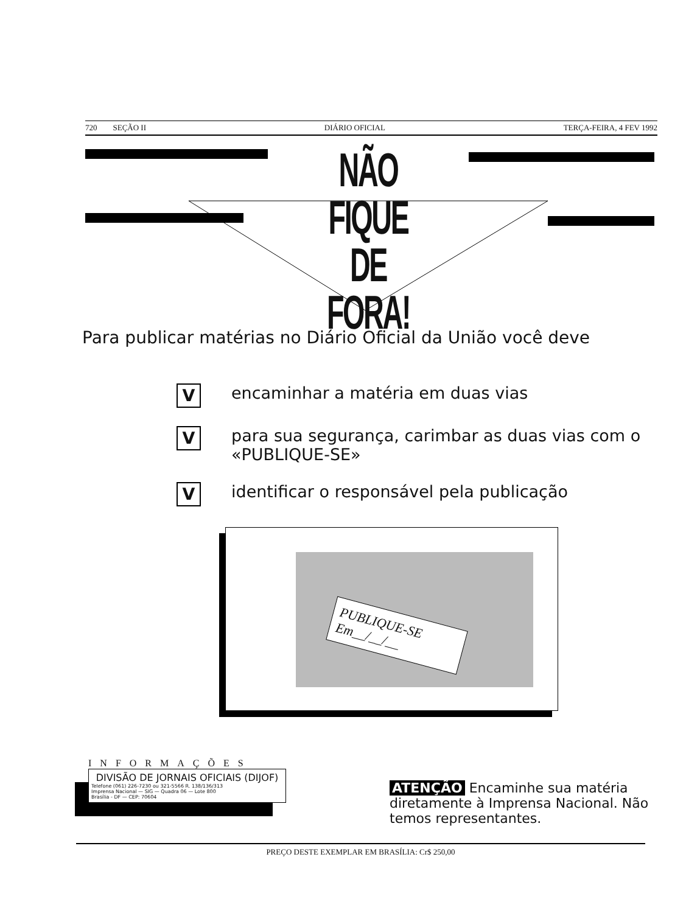720 SEÇÃO II DIÁRIO OFICIAL TERÇA-FEIRA, 4 FEV 1992
NÃO FIQUE
DE FORA!
Para publicar matérias no Diário Oficial da União você deve
V
encaminhar a matéria em duas vias
V
para sua segurança, carimbar as duas vias com o «PUBLIQUE-SE»
V
identificar o responsável pela publicação
PUBLIQUE-SE
Em__/__/__
INFORMAÇÕES
DIVISÃO DE JORNAIS OFICIAIS (DIJOF)
Telefone (061) 226-7230 ou 321-5566 R. 138/136/313
Imprensa Nacional — SIG — Quadra 06 — Lote 800
Brasília - DF — CEP: 70604
ATENÇÃO Encaminhe sua matéria diretamente à Imprensa Nacional. Não temos representantes.
PREÇO DESTE EXEMPLAR EM BRASÍLIA: Cr$ 250,00